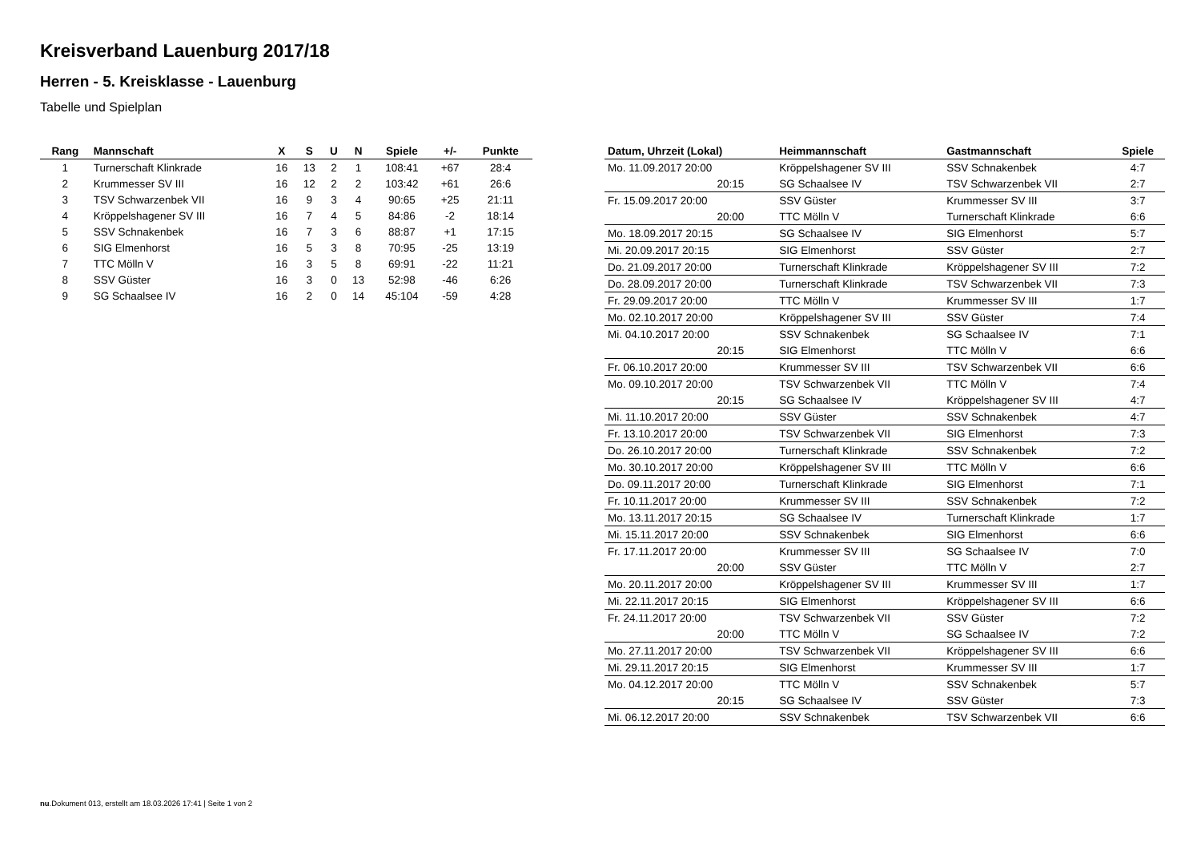Kreisverband Lauenburg 2017/18
Herren - 5. Kreisklasse - Lauenburg
Tabelle und Spielplan
| Rang | Mannschaft | X | S | U | N | Spiele | +/- | Punkte |
| --- | --- | --- | --- | --- | --- | --- | --- | --- |
| 1 | Turnerschaft Klinkrade | 16 | 13 | 2 | 1 | 108:41 | +67 | 28:4 |
| 2 | Krummesser SV III | 16 | 12 | 2 | 2 | 103:42 | +61 | 26:6 |
| 3 | TSV Schwarzenbek VII | 16 | 9 | 3 | 4 | 90:65 | +25 | 21:11 |
| 4 | Kröppelshagener SV III | 16 | 7 | 4 | 5 | 84:86 | -2 | 18:14 |
| 5 | SSV Schnakenbek | 16 | 7 | 3 | 6 | 88:87 | +1 | 17:15 |
| 6 | SIG Elmenhorst | 16 | 5 | 3 | 8 | 70:95 | -25 | 13:19 |
| 7 | TTC Mölln V | 16 | 3 | 5 | 8 | 69:91 | -22 | 11:21 |
| 8 | SSV Güster | 16 | 3 | 0 | 13 | 52:98 | -46 | 6:26 |
| 9 | SG Schaalsee IV | 16 | 2 | 0 | 14 | 45:104 | -59 | 4:28 |
| Datum, Uhrzeit (Lokal) | Heimmannschaft | Gastmannschaft | Spiele |
| --- | --- | --- | --- |
| Mo. 11.09.2017 20:00 | Kröppelshagener SV III | SSV Schnakenbek | 4:7 |
| 20:15 | SG Schaalsee IV | TSV Schwarzenbek VII | 2:7 |
| Fr. 15.09.2017 20:00 | SSV Güster | Krummesser SV III | 3:7 |
| 20:00 | TTC Mölln V | Turnerschaft Klinkrade | 6:6 |
| Mo. 18.09.2017 20:15 | SG Schaalsee IV | SIG Elmenhorst | 5:7 |
| Mi. 20.09.2017 20:15 | SIG Elmenhorst | SSV Güster | 2:7 |
| Do. 21.09.2017 20:00 | Turnerschaft Klinkrade | Kröppelshagener SV III | 7:2 |
| Do. 28.09.2017 20:00 | Turnerschaft Klinkrade | TSV Schwarzenbek VII | 7:3 |
| Fr. 29.09.2017 20:00 | TTC Mölln V | Krummesser SV III | 1:7 |
| Mo. 02.10.2017 20:00 | Kröppelshagener SV III | SSV Güster | 7:4 |
| Mi. 04.10.2017 20:00 | SSV Schnakenbek | SG Schaalsee IV | 7:1 |
| 20:15 | SIG Elmenhorst | TTC Mölln V | 6:6 |
| Fr. 06.10.2017 20:00 | Krummesser SV III | TSV Schwarzenbek VII | 6:6 |
| Mo. 09.10.2017 20:00 | TSV Schwarzenbek VII | TTC Mölln V | 7:4 |
| 20:15 | SG Schaalsee IV | Kröppelshagener SV III | 4:7 |
| Mi. 11.10.2017 20:00 | SSV Güster | SSV Schnakenbek | 4:7 |
| Fr. 13.10.2017 20:00 | TSV Schwarzenbek VII | SIG Elmenhorst | 7:3 |
| Do. 26.10.2017 20:00 | Turnerschaft Klinkrade | SSV Schnakenbek | 7:2 |
| Mo. 30.10.2017 20:00 | Kröppelshagener SV III | TTC Mölln V | 6:6 |
| Do. 09.11.2017 20:00 | Turnerschaft Klinkrade | SIG Elmenhorst | 7:1 |
| Fr. 10.11.2017 20:00 | Krummesser SV III | SSV Schnakenbek | 7:2 |
| Mo. 13.11.2017 20:15 | SG Schaalsee IV | Turnerschaft Klinkrade | 1:7 |
| Mi. 15.11.2017 20:00 | SSV Schnakenbek | SIG Elmenhorst | 6:6 |
| Fr. 17.11.2017 20:00 | Krummesser SV III | SG Schaalsee IV | 7:0 |
| 20:00 | SSV Güster | TTC Mölln V | 2:7 |
| Mo. 20.11.2017 20:00 | Kröppelshagener SV III | Krummesser SV III | 1:7 |
| Mi. 22.11.2017 20:15 | SIG Elmenhorst | Kröppelshagener SV III | 6:6 |
| Fr. 24.11.2017 20:00 | TSV Schwarzenbek VII | SSV Güster | 7:2 |
| 20:00 | TTC Mölln V | SG Schaalsee IV | 7:2 |
| Mo. 27.11.2017 20:00 | TSV Schwarzenbek VII | Kröppelshagener SV III | 6:6 |
| Mi. 29.11.2017 20:15 | SIG Elmenhorst | Krummesser SV III | 1:7 |
| Mo. 04.12.2017 20:00 | TTC Mölln V | SSV Schnakenbek | 5:7 |
| 20:15 | SG Schaalsee IV | SSV Güster | 7:3 |
| Mi. 06.12.2017 20:00 | SSV Schnakenbek | TSV Schwarzenbek VII | 6:6 |
nu.Dokument 013, erstellt am 18.03.2026 17:41 | Seite 1 von 2